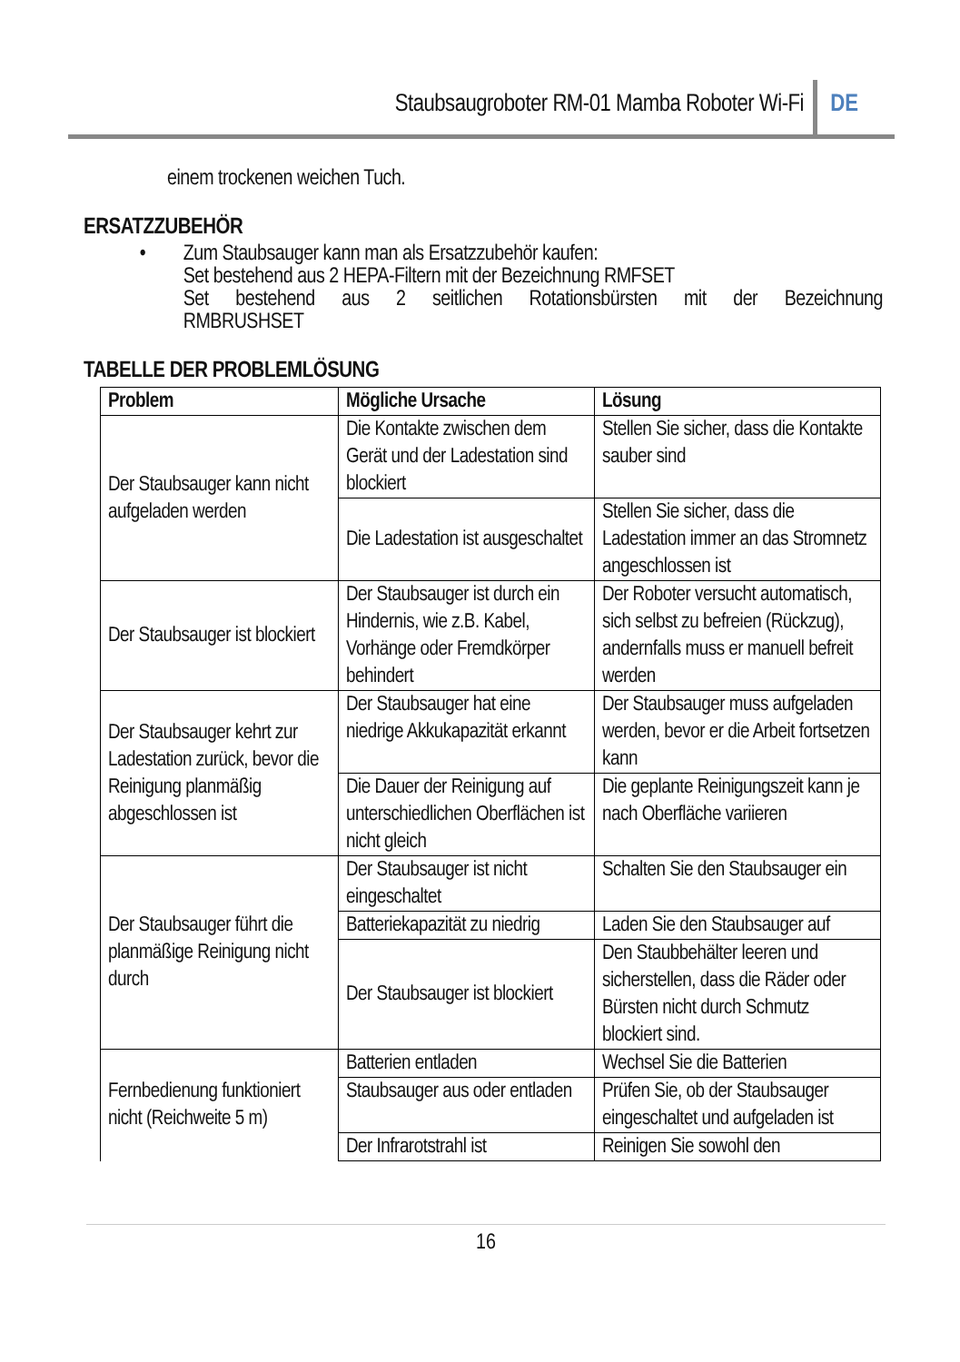Staubsaugroboter RM-01 Mamba Roboter Wi-Fi
DE
einem trockenen weichen Tuch.
ERSATZZUBEHÖR
• Zum Staubsauger kann man als Ersatzzubehör kaufen:
Set bestehend aus 2 HEPA-Filtern mit der Bezeichnung RMFSET
Set bestehend aus 2 seitlichen Rotationsbürsten mit der Bezeichnung
RMBRUSHSET
TABELLE DER PROBLEMLÖSUNG
| Problem | Mögliche Ursache | Lösung |
| --- | --- | --- |
| Der Staubsauger kann nicht aufgeladen werden | Die Kontakte zwischen dem Gerät und der Ladestation sind blockiert | Stellen Sie sicher, dass die Kontakte sauber sind |
| | Die Ladestation ist ausgeschaltet | Stellen Sie sicher, dass die Ladestation immer an das Stromnetz angeschlossen ist |
| Der Staubsauger ist blockiert | Der Staubsauger ist durch ein Hindernis, wie z.B. Kabel, Vorhänge oder Fremdkörper behindert | Der Roboter versucht automatisch, sich selbst zu befreien (Rückzug), andernfalls muss er manuell befreit werden |
| Der Staubsauger kehrt zur Ladestation zurück, bevor die Reinigung planmäßig abgeschlossen ist | Der Staubsauger hat eine niedrige Akkukapazität erkannt | Der Staubsauger muss aufgeladen werden, bevor er die Arbeit fortsetzen kann |
| | Die Dauer der Reinigung auf unterschiedlichen Oberflächen ist nicht gleich | Die geplante Reinigungszeit kann je nach Oberfläche variieren |
| Der Staubsauger führt die planmäßige Reinigung nicht durch | Der Staubsauger ist nicht eingeschaltet | Schalten Sie den Staubsauger ein |
| | Batteriekapazität zu niedrig | Laden Sie den Staubsauger auf |
| | Der Staubsauger ist blockiert | Den Staubbehälter leeren und sicherstellen, dass die Räder oder Bürsten nicht durch Schmutz blockiert sind. |
| Fernbedienung funktioniert nicht (Reichweite 5 m) | Batterien entladen | Wechsel Sie die Batterien |
| | Staubsauger aus oder entladen | Prüfen Sie, ob der Staubsauger eingeschaltet und aufgeladen ist |
| | Der Infrarotstrahl ist | Reinigen Sie sowohl den |
16